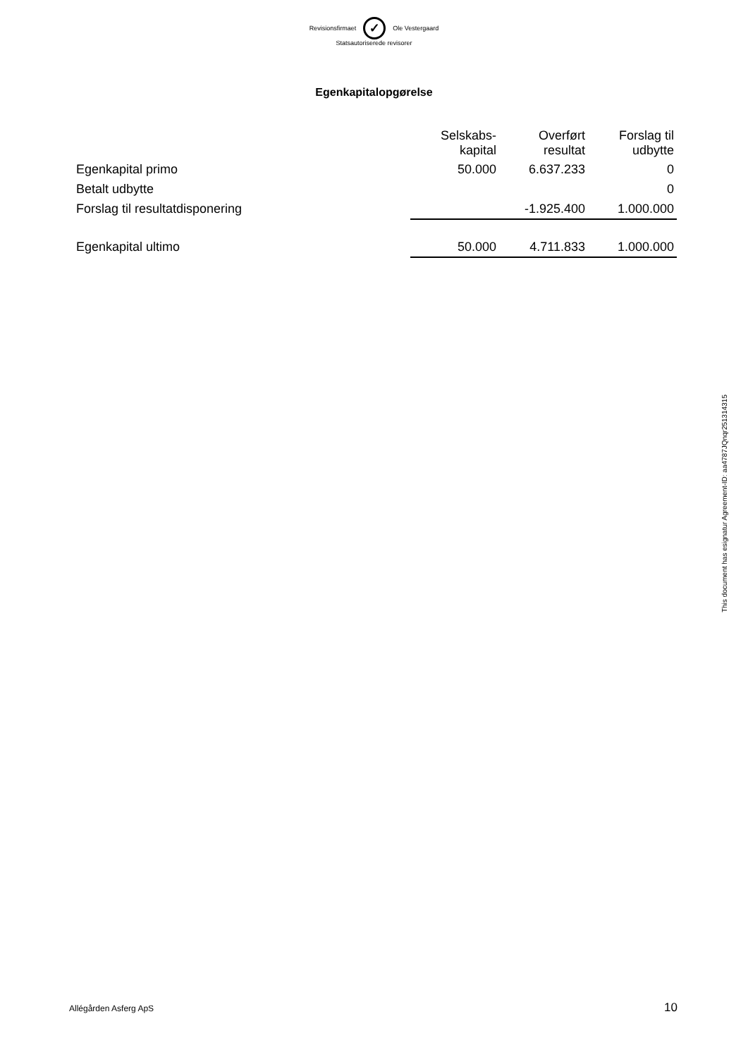Revisionsfirmaet ✓ Ole Vestergaard
Statsautoriserede revisorer
Egenkapitalopgørelse
| | Selskabs- kapital | Overført resultat | Forslag til udbytte |
| Egenkapital primo | 50.000 | 6.637.233 | 0 |
| Betalt udbytte | | | 0 |
| Forslag til resultatdisponering | | -1.925.400 | 1.000.000 |
| Egenkapital ultimo | 50.000 | 4.711.833 | 1.000.000 |
This document has esignatur Agreement-ID: aa4787JQnqr251314315
Allégården Asferg ApS 10